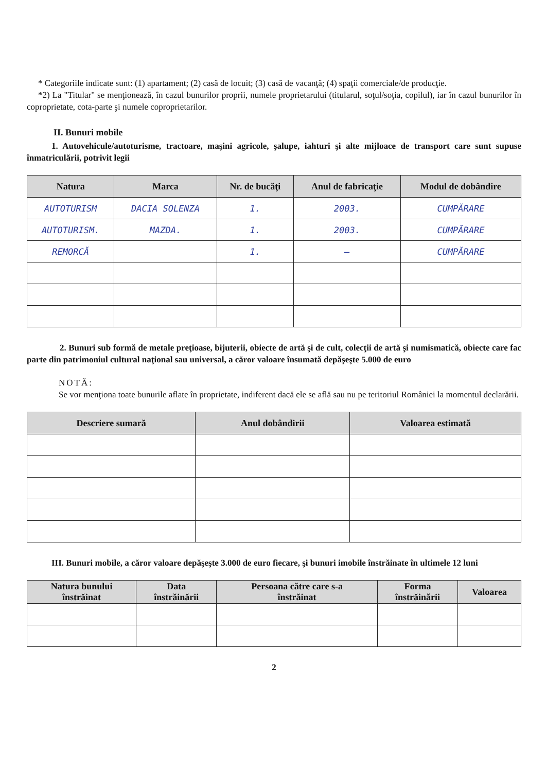* Categoriile indicate sunt: (1) apartament; (2) casă de locuit; (3) casă de vacanţă; (4) spaţii comerciale/de producţie.
*2) La "Titular" se menţionează, în cazul bunurilor proprii, numele proprietarului (titularul, soţul/soţia, copilul), iar în cazul bunurilor în coproprietate, cota-parte şi numele coproprietarilor.
II. Bunuri mobile
1. Autovehicule/autoturisme, tractoare, maşini agricole, şalupe, iahturi şi alte mijloace de transport care sunt supuse înmatriculării, potrivit legii
| Natura | Marca | Nr. de bucăţi | Anul de fabricaţie | Modul de dobândire |
| --- | --- | --- | --- | --- |
| AUTOTURISM | DACIA SOLENZA | 1. | 2003. | CUMPĂRARE |
| AUTOTURISM. | MAZDA. | 1. | 2003. | CUMPĂRARE |
| REMORCĂ | | 1. | – | CUMPĂRARE |
2. Bunuri sub formă de metale preţioase, bijuterii, obiecte de artă şi de cult, colecţii de artă şi numismatică, obiecte care fac parte din patrimoniul cultural naţional sau universal, a căror valoare însumată depăşeşte 5.000 de euro
NOTĂ:
Se vor menţiona toate bunurile aflate în proprietate, indiferent dacă ele se află sau nu pe teritoriul României la momentul declarării.
| Descriere sumară | Anul dobândirii | Valoarea estimată |
| --- | --- | --- |
III. Bunuri mobile, a căror valoare depăşeşte 3.000 de euro fiecare, şi bunuri imobile înstrăinate în ultimele 12 luni
| Natura bunului înstrăinat | Data înstrăinării | Persoana către care s-a înstrăinat | Forma înstrăinării | Valoarea |
| --- | --- | --- | --- | --- |
2